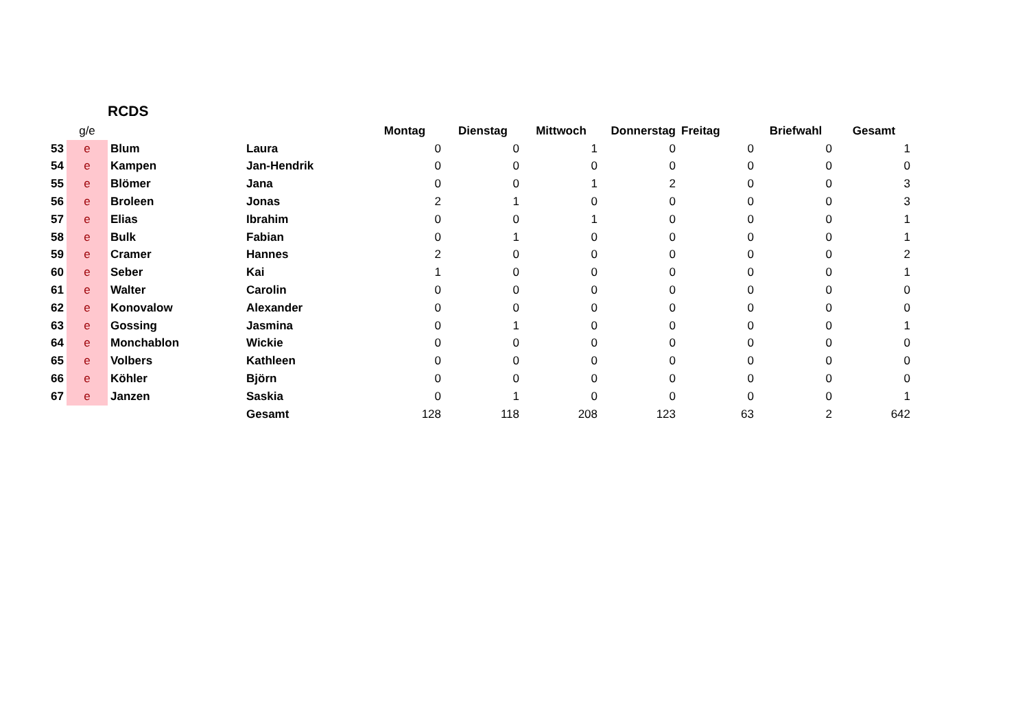RCDS
| | g/e | | | Montag | Dienstag | Mittwoch | Donnerstag | Freitag | Briefwahl | Gesamt |
| --- | --- | --- | --- | --- | --- | --- | --- | --- | --- | --- |
| 53 | e | Blum | Laura | 0 | 0 | 1 | 0 | 0 | 0 | 1 |
| 54 | e | Kampen | Jan-Hendrik | 0 | 0 | 0 | 0 | 0 | 0 | 0 |
| 55 | e | Blömer | Jana | 0 | 0 | 1 | 2 | 0 | 0 | 3 |
| 56 | e | Broleen | Jonas | 2 | 1 | 0 | 0 | 0 | 0 | 3 |
| 57 | e | Elias | Ibrahim | 0 | 0 | 1 | 0 | 0 | 0 | 1 |
| 58 | e | Bulk | Fabian | 0 | 1 | 0 | 0 | 0 | 0 | 1 |
| 59 | e | Cramer | Hannes | 2 | 0 | 0 | 0 | 0 | 0 | 2 |
| 60 | e | Seber | Kai | 1 | 0 | 0 | 0 | 0 | 0 | 1 |
| 61 | e | Walter | Carolin | 0 | 0 | 0 | 0 | 0 | 0 | 0 |
| 62 | e | Konovalow | Alexander | 0 | 0 | 0 | 0 | 0 | 0 | 0 |
| 63 | e | Gossing | Jasmina | 0 | 1 | 0 | 0 | 0 | 0 | 1 |
| 64 | e | Monchablon | Wickie | 0 | 0 | 0 | 0 | 0 | 0 | 0 |
| 65 | e | Volbers | Kathleen | 0 | 0 | 0 | 0 | 0 | 0 | 0 |
| 66 | e | Köhler | Björn | 0 | 0 | 0 | 0 | 0 | 0 | 0 |
| 67 | e | Janzen | Saskia | 0 | 1 | 0 | 0 | 0 | 0 | 1 |
| | | | Gesamt | 128 | 118 | 208 | 123 | 63 | 2 | 642 |